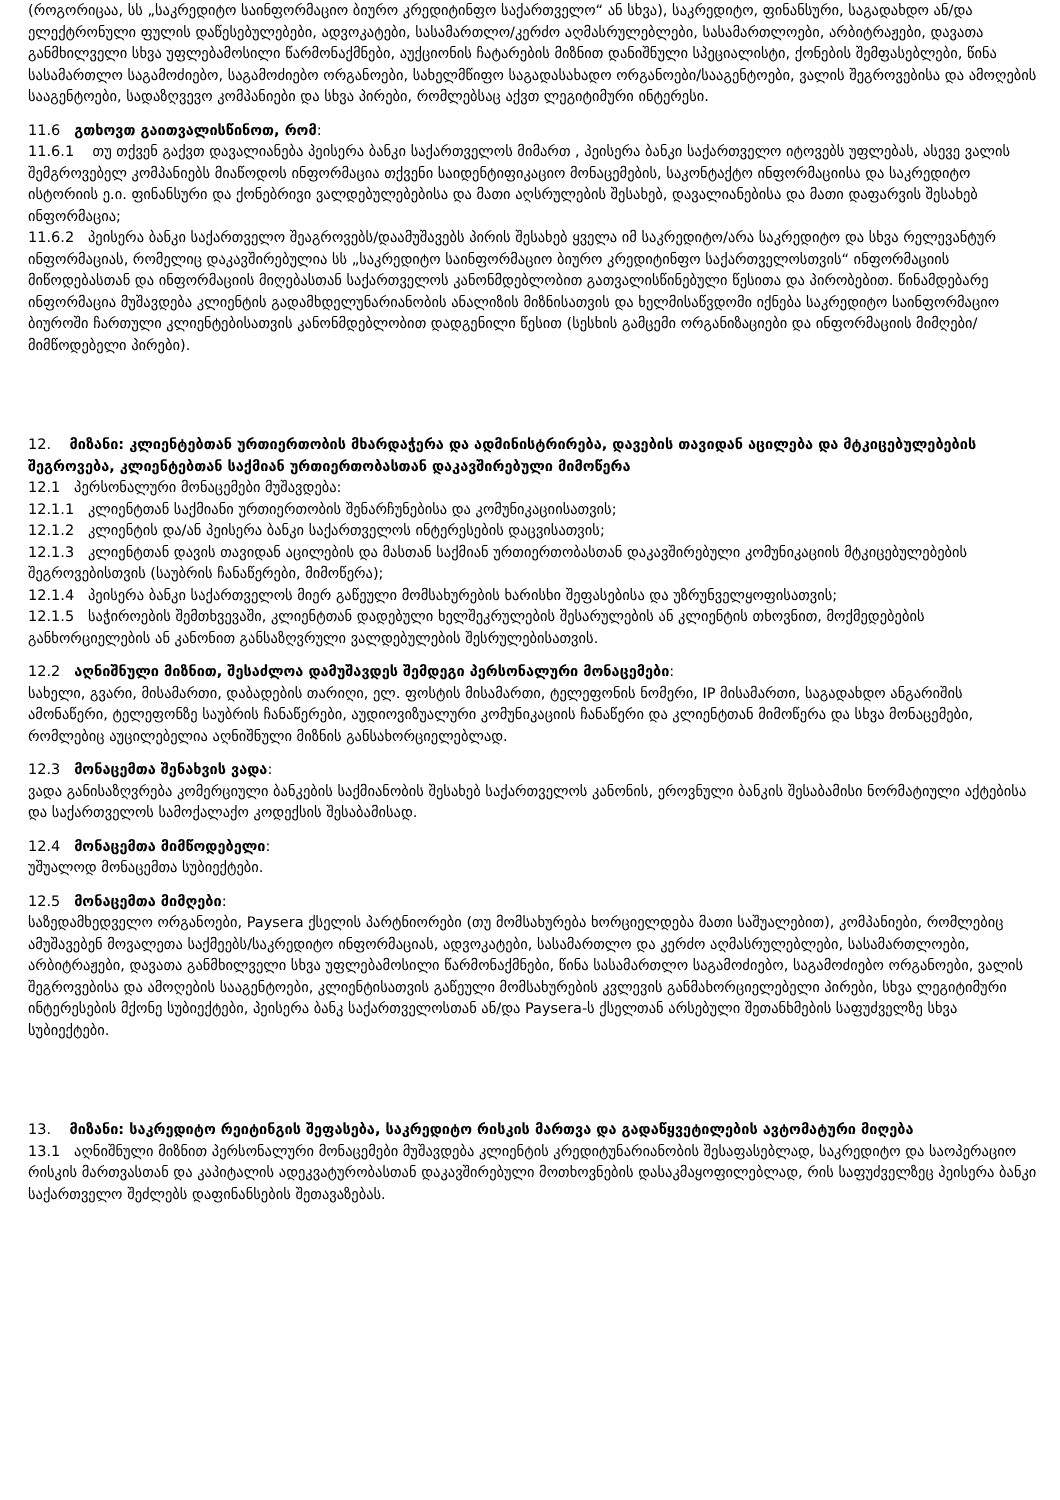(როგორიცაა, სს „საკრედიტო საინფორმაციო ბიურო კრედიტინფო საქართველო“ ან სხვა), საკრედიტო, ფინანსური, საგადახდო ან/და ელექტრონული ფულის დაწესებულებები, ადვოკატები, სასამართლო/კერძო აღმასრულებლები, სასამართლოები, არბიტრაჟები, დავათა განმხილველი სხვა უფლებამოსილი წარმონაქმნები, აუქციონის ჩატარების მიზნით დანიშნული სპეციალისტი, ქონების შემფასებლები, წინა სასამართლო საგამოძიებო, საგამოძიებო ორგანოები, სახელმწიფო საგადასახადო ორგანოები/სააგენტოები, ვალის შეგროვებისა და ამოღების სააგენტოები, სადაზღვევო კომპანიები და სხვა პირები, რომლებსაც აქვთ ლეგიტიმური ინტერესი.
11.6 გთხოვთ გაითვალისწინოთ, რომ:
11.6.1 თუ თქვენ გაქვთ დავალიანება პეისერა ბანკი საქართველოს მიმართ , პეისერა ბანკი საქართველო იტოვებს უფლებას, ასევე ვალის შემგროვებელ კომპანიებს მიაწოდოს ინფორმაცია თქვენი საიდენტიფიკაციო მონაცემების, საკონტაქტო ინფორმაციისა და საკრედიტო ისტორიის ე.ი. ფინანსური და ქონებრივი ვალდებულებებისა და მათი აღსრულების შესახებ, დავალიანებისა და მათი დაფარვის შესახებ ინფორმაცია;
11.6.2 პეისერა ბანკი საქართველო შეაგროვებს/დაამუშავებს პირის შესახებ ყველა იმ საკრედიტო/არა საკრედიტო და სხვა რელევანტურ ინფორმაციას, რომელიც დაკავშირებულია სს „საკრედიტო საინფორმაციო ბიურო კრედიტინფო საქართველოსთვის“ ინფორმაციის მიწოდებასთან და ინფორმაციის მიღებასთან საქართველოს კანონმდებლობით გათვალისწინებული წესითა და პირობებით. წინამდებარე ინფორმაცია მუშავდება კლიენტის გადამხდელუნარიანობის ანალიზის მიზნისათვის და ხელმისაწვდომი იქნება საკრედიტო საინფორმაციო ბიუროში ჩართული კლიენტებისათვის კანონმდებლობით დადგენილი წესით (სესხის გამცემი ორგანიზაციები და ინფორმაციის მიმღები/მიმწოდებელი პირები).
12. მიზანი: კლიენტებთან ურთიერთობის მხარდაჭერა და ადმინისტრირება, დავების თავიდან აცილება და მტკიცებულებების შეგროვება, კლიენტებთან საქმიან ურთიერთობასთან დაკავშირებული მიმოწერა
12.1 პერსონალური მონაცემები მუშავდება:
12.1.1 კლიენტთან საქმიანი ურთიერთობის შენარჩუნებისა და კომუნიკაციისათვის;
12.1.2 კლიენტის და/ან პეისერა ბანკი საქართველოს ინტერესების დაცვისათვის;
12.1.3 კლიენტთან დავის თავიდან აცილების და მასთან საქმიან ურთიერთობასთან დაკავშირებული კომუნიკაციის მტკიცებულებების შეგროვებისთვის (საუბრის ჩანაწერები, მიმოწერა);
12.1.4 პეისერა ბანკი საქართველოს მიერ გაწეული მომსახურების ხარისხი შეფასებისა და უზრუნველყოფისათვის;
12.1.5 საჭიროების შემთხვევაში, კლიენტთან დადებული ხელშეკრულების შესარულების ან კლიენტის თხოვნით, მოქმედებების განხორციელების ან კანონით განსაზღვრული ვალდებულების შესრულებისათვის.
12.2 აღნიშნული მიზნით, შესაძლოა დამუშავდეს შემდეგი პერსონალური მონაცემები:
სახელი, გვარი, მისამართი, დაბადების თარიღი, ელ. ფოსტის მისამართი, ტელეფონის ნომერი, IP მისამართი, საგადახდო ანგარიშის ამონაწერი, ტელეფონზე საუბრის ჩანაწერები, აუდიოვიზუალური კომუნიკაციის ჩანაწერი და კლიენტთან მიმოწერა და სხვა მონაცემები, რომლებიც აუცილებელია აღნიშნული მიზნის განსახორციელებლად.
12.3 მონაცემთა შენახვის ვადა:
ვადა განისაზღვრება კომერციული ბანკების საქმიანობის შესახებ საქართველოს კანონის, ეროვნული ბანკის შესაბამისი ნორმატიული აქტებისა და საქართველოს სამოქალაქო კოდექსის შესაბამისად.
12.4 მონაცემთა მიმწოდებელი:
უშუალოდ მონაცემთა სუბიექტები.
12.5 მონაცემთა მიმღები:
საზედამხედველო ორგანოები, Paysera ქსელის პარტნიორები (თუ მომსახურება ხორციელდება მათი საშუალებით), კომპანიები, რომლებიც ამუშავებენ მოვალეთა საქმეებს/საკრედიტო ინფორმაციას, ადვოკატები, სასამართლო და კერძო აღმასრულებლები, სასამართლოები, არბიტრაჟები, დავათა განმხილველი სხვა უფლებამოსილი წარმონაქმნები, წინა სასამართლო საგამოძიებო, საგამოძიებო ორგანოები, ვალის შეგროვებისა და ამოღების სააგენტოები, კლიენტისათვის გაწეული მომსახურების კვლევის განმახორციელებელი პირები, სხვა ლეგიტიმური ინტერესების მქონე სუბიექტები, პეისერა ბანკ საქართველოსთან ან/და Paysera-ს ქსელთან არსებული შეთანხმების საფუძველზე სხვა სუბიექტები.
13. მიზანი: საკრედიტო რეიტინგის შეფასება, საკრედიტო რისკის მართვა და გადაწყვეტილების ავტომატური მიღება
13.1 აღნიშნული მიზნით პერსონალური მონაცემები მუშავდება კლიენტის კრედიტუნარიანობის შესაფასებლად, საკრედიტო და საოპერაციო რისკის მართვასთან და კაპიტალის ადეკვატურობასთან დაკავშირებული მოთხოვნების დასაკმაყოფილებლად, რის საფუძველზეც პეისერა ბანკი საქართველო შეძლებს დაფინანსების შეთავაზებას.